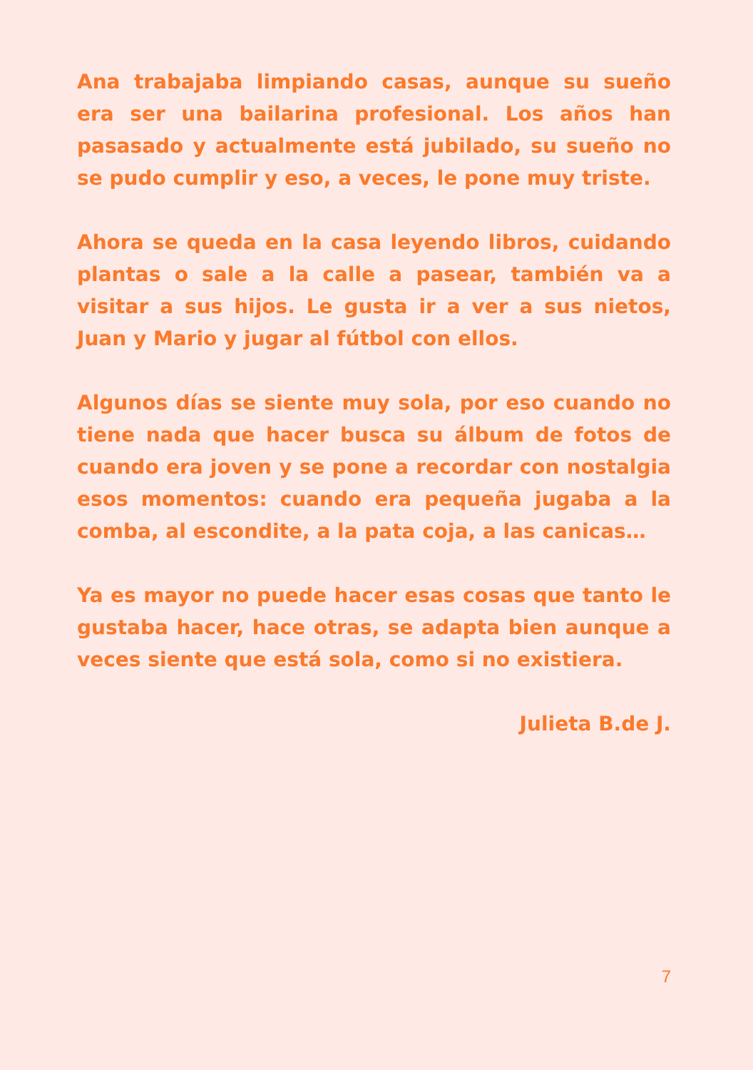Ana trabajaba limpiando casas, aunque su sueño era ser una bailarina profesional. Los años han pasasado y actualmente está jubilado, su sueño no se pudo cumplir y eso, a veces, le pone muy triste.
Ahora se queda en la casa leyendo libros, cuidando plantas o sale a la calle a pasear, también va a visitar a sus hijos. Le gusta ir a ver a sus nietos, Juan y Mario y jugar al fútbol con ellos.
Algunos días se siente muy sola, por eso cuando no tiene nada que hacer busca su álbum de fotos de cuando era joven y se pone a recordar con nostalgia esos momentos: cuando era pequeña jugaba a la comba, al escondite, a la pata coja, a las canicas…
Ya es mayor no puede hacer esas cosas que tanto le gustaba hacer, hace otras, se adapta bien aunque a veces siente que está sola, como si no existiera.
Julieta B.de J.
7